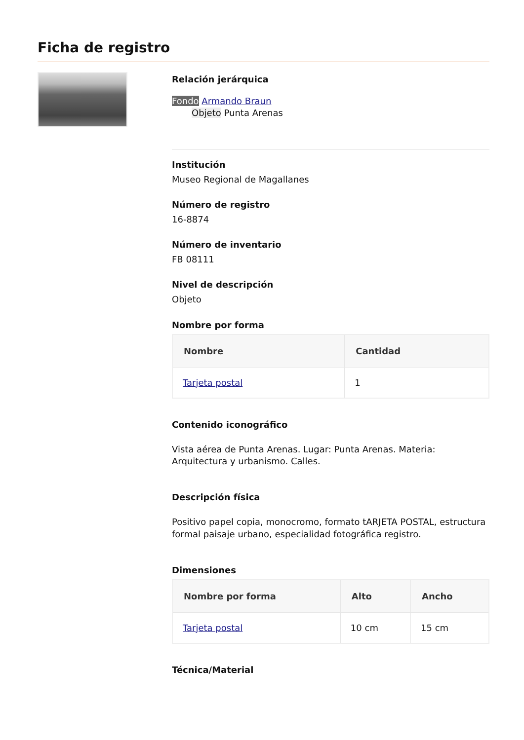Ficha de registro
Relación jerárquica
Fondo Armando Braun
Objeto Punta Arenas
Institución
Museo Regional de Magallanes
Número de registro
16-8874
Número de inventario
FB 08111
Nivel de descripción
Objeto
Nombre por forma
| Nombre | Cantidad |
| --- | --- |
| Tarjeta postal | 1 |
Contenido iconográfico
Vista aérea de Punta Arenas. Lugar: Punta Arenas. Materia: Arquitectura y urbanismo. Calles.
Descripción física
Positivo papel copia, monocromo, formato tARJETA POSTAL, estructura formal paisaje urbano, especialidad fotográfica registro.
Dimensiones
| Nombre por forma | Alto | Ancho |
| --- | --- | --- |
| Tarjeta postal | 10 cm | 15 cm |
Técnica/Material